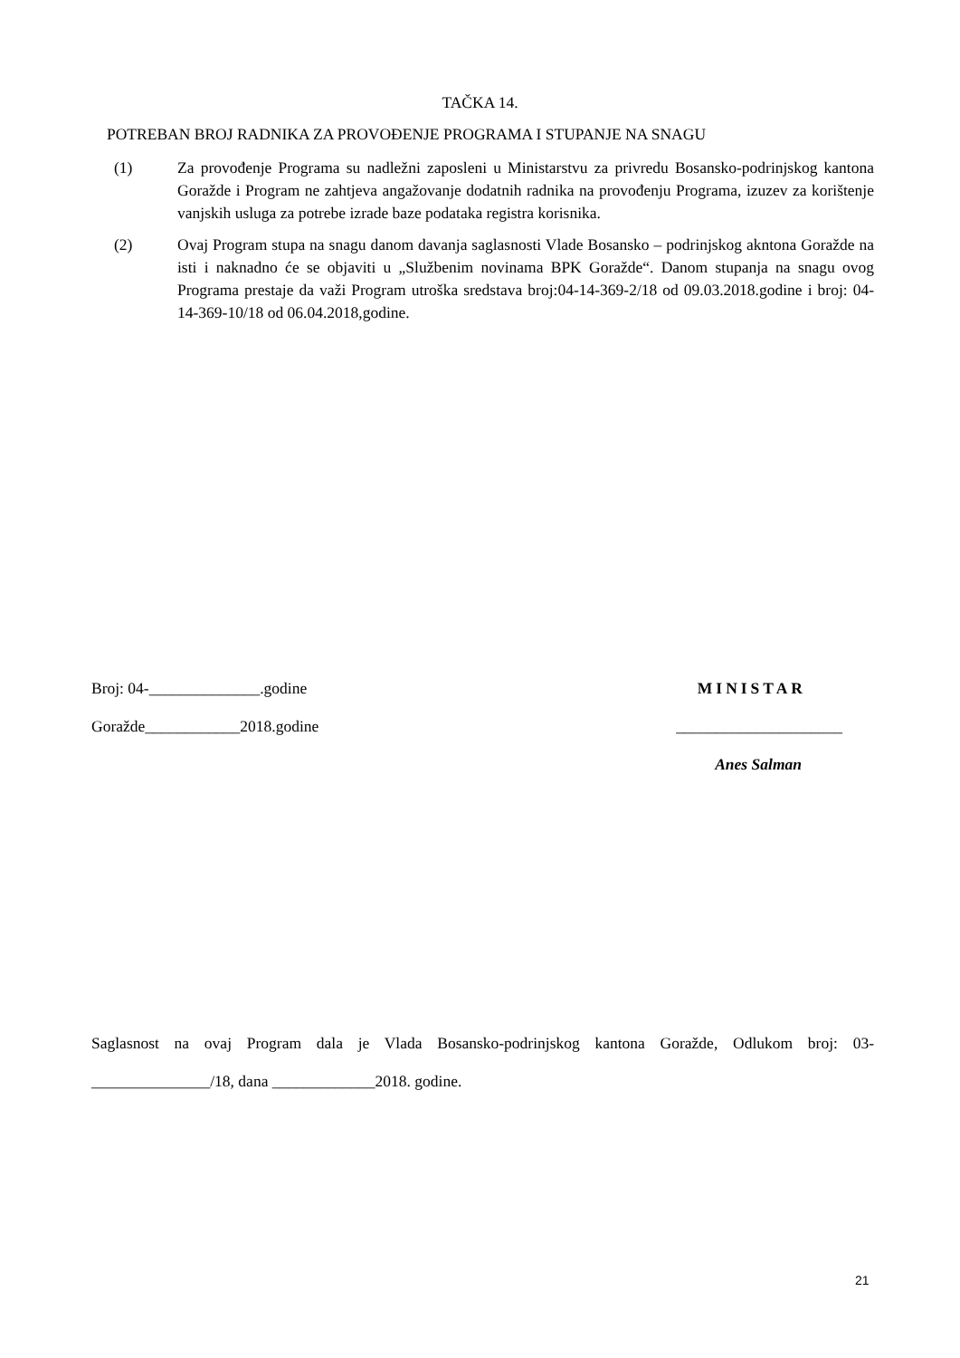TAČKA 14.
POTREBAN BROJ RADNIKA ZA PROVOĐENJE PROGRAMA I STUPANJE NA SNAGU
(1) Za provođenje Programa su nadležni zaposleni u Ministarstvu za privredu Bosansko-podrinjskog kantona Goražde i Program ne zahtjeva angažovanje dodatnih radnika na provođenju Programa, izuzev za korištenje vanjskih usluga za potrebe izrade baze podataka registra korisnika.
(2) Ovaj Program stupa na snagu danom davanja saglasnosti Vlade Bosansko – podrinjskog akntona Goražde na isti i naknadno će se objaviti u „Službenim novinama BPK Goražde“. Danom stupanja na snagu ovog Programa prestaje da važi Program utroška sredstava broj:04-14-369-2/18 od 09.03.2018.godine i broj: 04-14-369-10/18 od 06.04.2018,godine.
Broj: 04-______________.godine MINISTAR
Goražde____________2018.godine _____________________
Anes Salman
Saglasnost na ovaj Program dala je Vlada Bosansko-podrinjskog kantona Goražde, Odlukom broj: 03-_______________/18, dana _____________2018. godine.
21